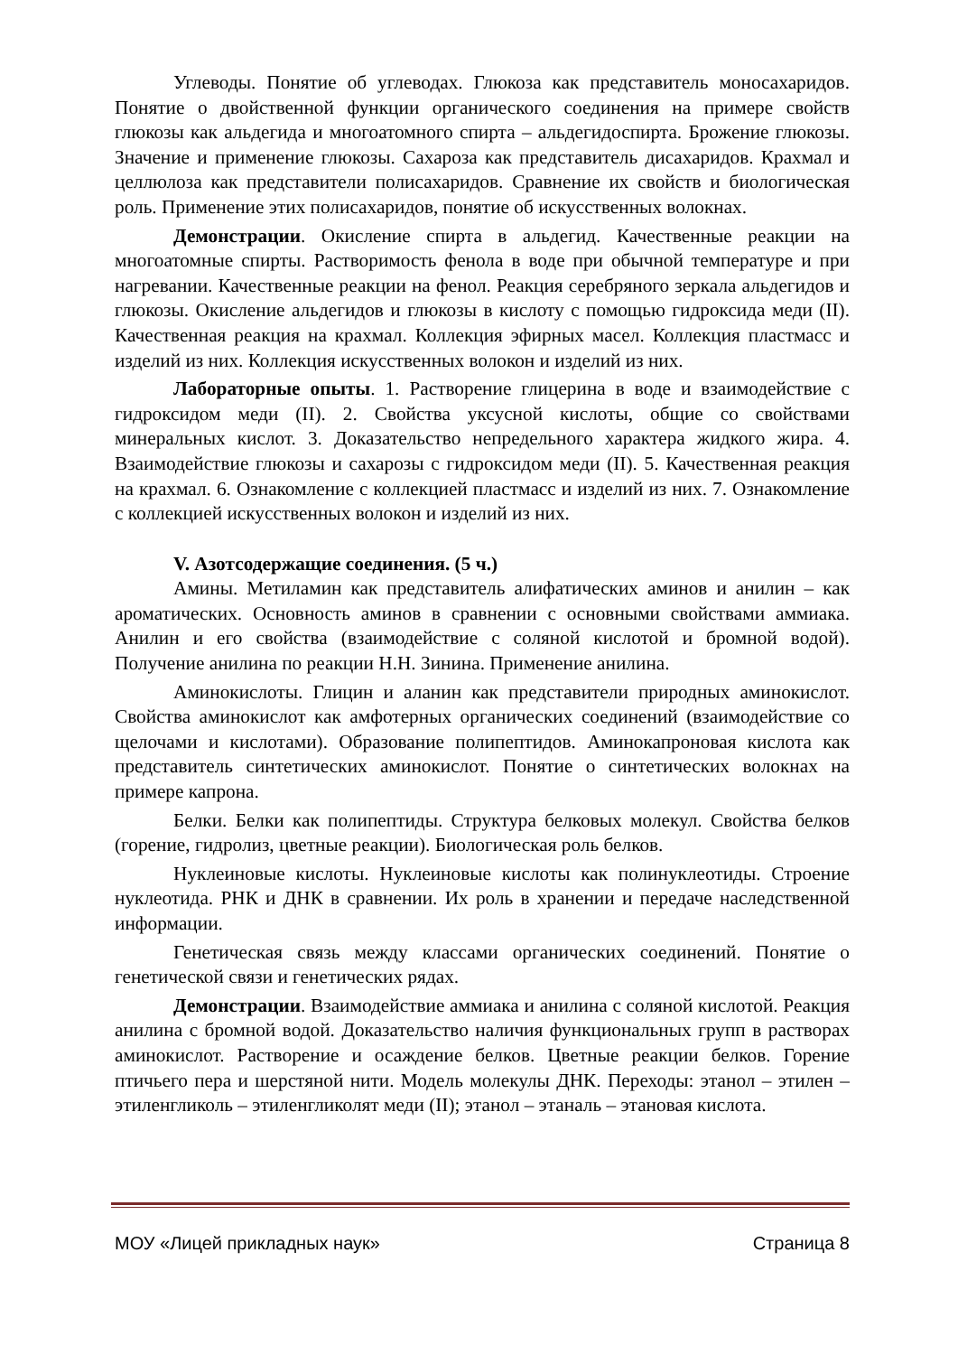Углеводы. Понятие об углеводах. Глюкоза как представитель моносахаридов. Понятие о двойственной функции органического соединения на примере свойств глюкозы как альдегида и многоатомного спирта – альдегидоспирта. Брожение глюкозы. Значение и применение глюкозы. Сахароза как представитель дисахаридов. Крахмал и целлюлоза как представители полисахаридов. Сравнение их свойств и биологическая роль. Применение этих полисахаридов, понятие об искусственных волокнах.
Демонстрации. Окисление спирта в альдегид. Качественные реакции на многоатомные спирты. Растворимость фенола в воде при обычной температуре и при нагревании. Качественные реакции на фенол. Реакция серебряного зеркала альдегидов и глюкозы. Окисление альдегидов и глюкозы в кислоту с помощью гидроксида меди (II). Качественная реакция на крахмал. Коллекция эфирных масел. Коллекция пластмасс и изделий из них. Коллекция искусственных волокон и изделий из них.
Лабораторные опыты. 1. Растворение глицерина в воде и взаимодействие с гидроксидом меди (II). 2. Свойства уксусной кислоты, общие со свойствами минеральных кислот. 3. Доказательство непредельного характера жидкого жира. 4. Взаимодействие глюкозы и сахарозы с гидроксидом меди (II). 5. Качественная реакция на крахмал. 6. Ознакомление с коллекцией пластмасс и изделий из них. 7. Ознакомление с коллекцией искусственных волокон и изделий из них.
V. Азотсодержащие соединения. (5 ч.)
Амины. Метиламин как представитель алифатических аминов и анилин – как ароматических. Основность аминов в сравнении с основными свойствами аммиака. Анилин и его свойства (взаимодействие с соляной кислотой и бромной водой). Получение анилина по реакции Н.Н. Зинина. Применение анилина.
Аминокислоты. Глицин и аланин как представители природных аминокислот. Свойства аминокислот как амфотерных органических соединений (взаимодействие со щелочами и кислотами). Образование полипептидов. Аминокапроновая кислота как представитель синтетических аминокислот. Понятие о синтетических волокнах на примере капрона.
Белки. Белки как полипептиды. Структура белковых молекул. Свойства белков (горение, гидролиз, цветные реакции). Биологическая роль белков.
Нуклеиновые кислоты. Нуклеиновые кислоты как полинуклеотиды. Строение нуклеотида. РНК и ДНК в сравнении. Их роль в хранении и передаче наследственной информации.
Генетическая связь между классами органических соединений. Понятие о генетической связи и генетических рядах.
Демонстрации. Взаимодействие аммиака и анилина с соляной кислотой. Реакция анилина с бромной водой. Доказательство наличия функциональных групп в растворах аминокислот. Растворение и осаждение белков. Цветные реакции белков. Горение птичьего пера и шерстяной нити. Модель молекулы ДНК. Переходы: этанол – этилен – этиленгликоль – этиленгликолят меди (II); этанол – этаналь – этановая кислота.
МОУ «Лицей прикладных наук» Страница 8